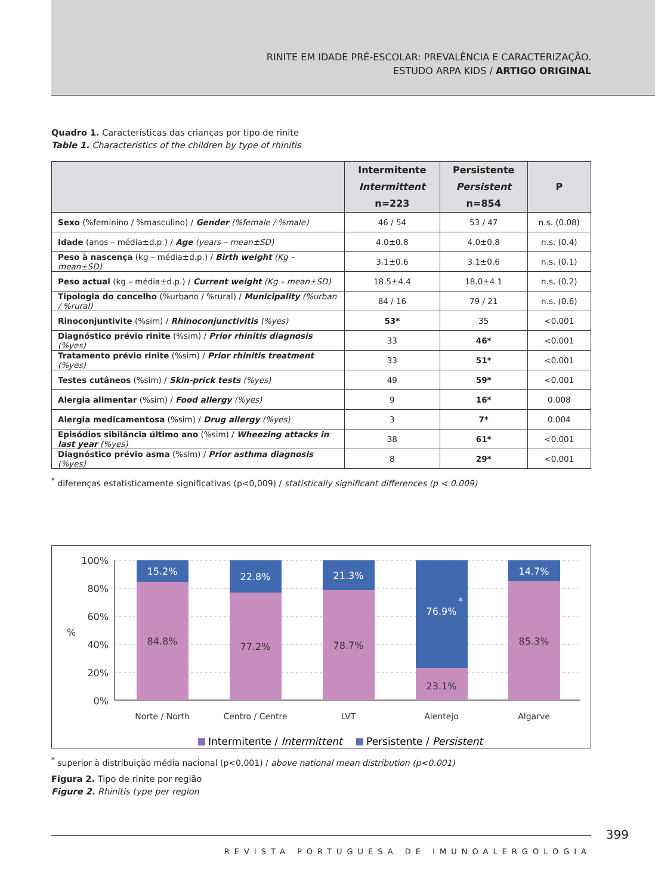RINITE EM IDADE PRÉ-ESCOLAR: PREVALÊNCIA E CARACTERIZAÇÃO.
ESTUDO ARPA KIDS / ARTIGO ORIGINAL
Quadro 1. Características das crianças por tipo de rinite
Table 1. Characteristics of the children by type of rhinitis
| | Intermitente Intermittent n=223 | Persistente Persistent n=854 | P |
| --- | --- | --- | --- |
| Sexo (%feminino / %masculino) / Gender (%female / %male) | 46 / 54 | 53 / 47 | n.s. (0.08) |
| Idade (anos – média±d.p.) / Age (years – mean±SD) | 4.0±0.8 | 4.0±0.8 | n.s. (0.4) |
| Peso à nascença (kg – média±d.p.) / Birth weight (Kg – mean±SD) | 3.1±0.6 | 3.1±0.6 | n.s. (0.1) |
| Peso actual (kg – média±d.p.) / Current weight (Kg – mean±SD) | 18.5±4.4 | 18.0±4.1 | n.s. (0.2) |
| Tipologia do concelho (%urbano / %rural) / Municipality (%urban / %rural) | 84 / 16 | 79 / 21 | n.s. (0.6) |
| Rinoconjuntivite (%sim) / Rhinoconjunctivitis (%yes) | 53* | 35 | <0.001 |
| Diagnóstico prévio rinite (%sim) / Prior rhinitis diagnosis (%yes) | 33 | 46* | <0.001 |
| Tratamento prévio rinite (%sim) / Prior rhinitis treatment (%yes) | 33 | 51* | <0.001 |
| Testes cutâneos (%sim) / Skin-prick tests (%yes) | 49 | 59* | <0.001 |
| Alergia alimentar (%sim) / Food allergy (%yes) | 9 | 16* | 0.008 |
| Alergia medicamentosa (%sim) / Drug allergy (%yes) | 3 | 7* | 0.004 |
| Episódios sibilância último ano (%sim) / Wheezing attacks in last year (%yes) | 38 | 61* | <0.001 |
| Diagnóstico prévio asma (%sim) / Prior asthma diagnosis (%yes) | 8 | 29* | <0.001 |
<sup>*</sup> diferenças estatisticamente significativas (p<0,009) / statistically significant differences (p < 0.009)
100%
80%
60%
40%
20%
0%
%
15.2%
22.8%
21.3%
76.9%
*
14.7%
84.8%
77.2%
78.7%
23.1%
85.3%
Norte / North
Centro / Centre
LVT
Alentejo
Algarve
Intermitente / Intermittent
Persistente / Persistent
<sup>*</sup> superior à distribuição média nacional (p<0,001) / above national mean distribution (p<0.001)
Figura 2. Tipo de rinite por região
Figure 2. Rhinitis type per region
399
REVISTA PORTUGUESA DE IMUNOALERGOLOGIA